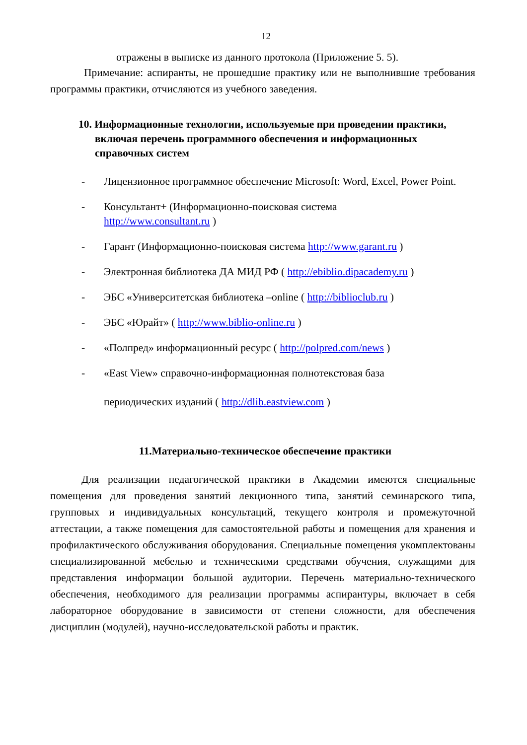12
отражены в выписке из данного протокола (Приложение 5. 5).
Примечание: аспиранты, не прошедшие практику или не выполнившие требования программы практики, отчисляются из учебного заведения.
10. Информационные технологии, используемые при проведении практики, включая перечень программного обеспечения и информационных справочных систем
- Лицензионное программное обеспечение Microsoft: Word, Excel, Power Point.
- Консультант+ (Информационно-поисковая система
http://www.consultant.ru )
- Гарант (Информационно-поисковая система http://www.garant.ru )
- Электронная библиотека ДА МИД РФ ( http://ebiblio.dipacademy.ru )
- ЭБС «Университетская библиотека –online ( http://biblioclub.ru )
- ЭБС «Юрайт» ( http://www.biblio-online.ru )
- «Полпред» информационный ресурс ( http://polpred.com/news )
- «East View» справочно-информационная полнотекстовая база
периодических изданий ( http://dlib.eastview.com )
11.Материально-техническое обеспечение практики
Для реализации педагогической практики в Академии имеются специальные помещения для проведения занятий лекционного типа, занятий семинарского типа, групповых и индивидуальных консультаций, текущего контроля и промежуточной аттестации, а также помещения для самостоятельной работы и помещения для хранения и профилактического обслуживания оборудования. Специальные помещения укомплектованы специализированной мебелью и техническими средствами обучения, служащими для представления информации большой аудитории. Перечень материально-технического обеспечения, необходимого для реализации программы аспирантуры, включает в себя лабораторное оборудование в зависимости от степени сложности, для обеспечения дисциплин (модулей), научно-исследовательской работы и практик.